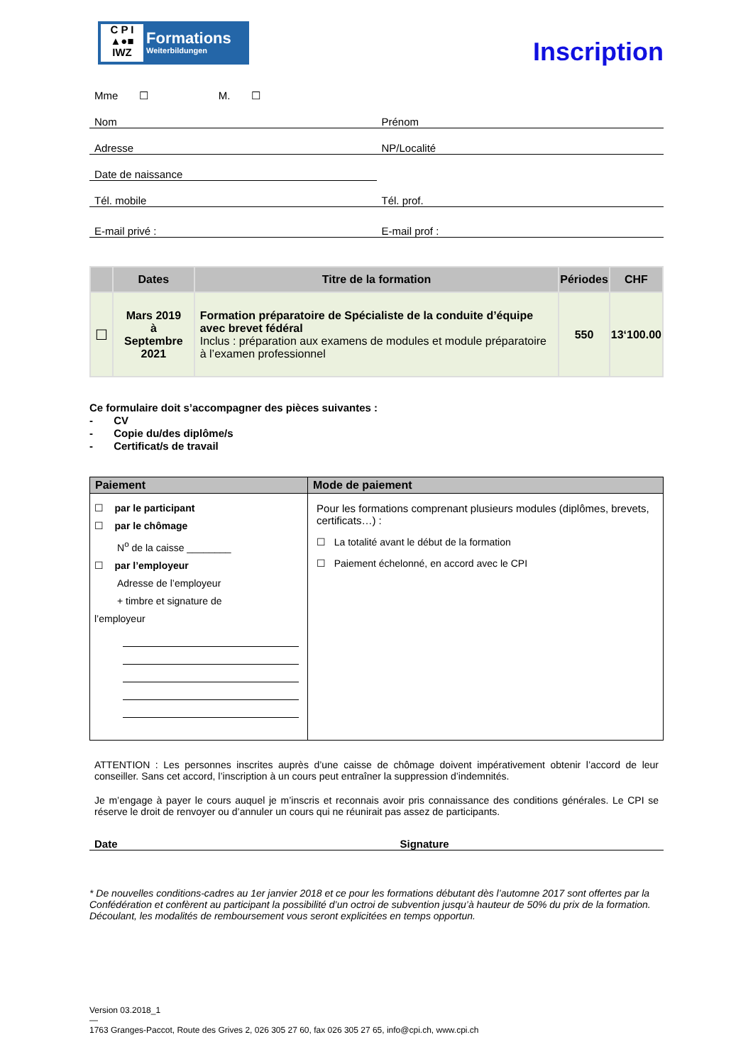C P I
▲●■
IWZ
Formations
Weiterbildungen
Inscription
Mme ☐ M. ☐
Nom
Prénom
Adresse
NP/Localité
Date de naissance
Tél. mobile
Tél. prof.
E-mail privé :
E-mail prof :
| | Dates | Titre de la formation | Périodes | CHF |
| --- | --- | --- | --- | --- |
| ☐ | Mars 2019 à Septembre 2021 | Formation préparatoire de Spécialiste de la conduite d’équipe avec brevet fédéral Inclus : préparation aux examens de modules et module préparatoire à l’examen professionnel | 550 | 13‘100.00 |
Ce formulaire doit s’accompagner des pièces suivantes :
- CV
- Copie du/des diplôme/s
- Certificat/s de travail
| Paiement | Mode de paiement |
| --- | --- |
| ☐ par le participant ☐ par le chômage N<sup>o</sup> de la caisse ________ ☐ par l’employeur Adresse de l’employeur + timbre et signature de l’employeur | Pour les formations comprenant plusieurs modules (diplômes, brevets, certificats…) : ☐ La totalité avant le début de la formation ☐ Paiement échelonné, en accord avec le CPI |
ATTENTION : Les personnes inscrites auprès d’une caisse de chômage doivent impérativement obtenir l’accord de leur conseiller. Sans cet accord, l’inscription à un cours peut entraîner la suppression d’indemnités.
Je m’engage à payer le cours auquel je m’inscris et reconnais avoir pris connaissance des conditions générales. Le CPI se réserve le droit de renvoyer ou d’annuler un cours qui ne réunirait pas assez de participants.
Date
Signature
* De nouvelles conditions-cadres au 1er janvier 2018 et ce pour les formations débutant dès l’automne 2017 sont offertes par la Confédération et confèrent au participant la possibilité d’un octroi de subvention jusqu’à hauteur de 50% du prix de la formation. Découlant, les modalités de remboursement vous seront explicitées en temps opportun.
Version 03.2018_1
—
1763 Granges-Paccot, Route des Grives 2, 026 305 27 60, fax 026 305 27 65, info@cpi.ch, www.cpi.ch